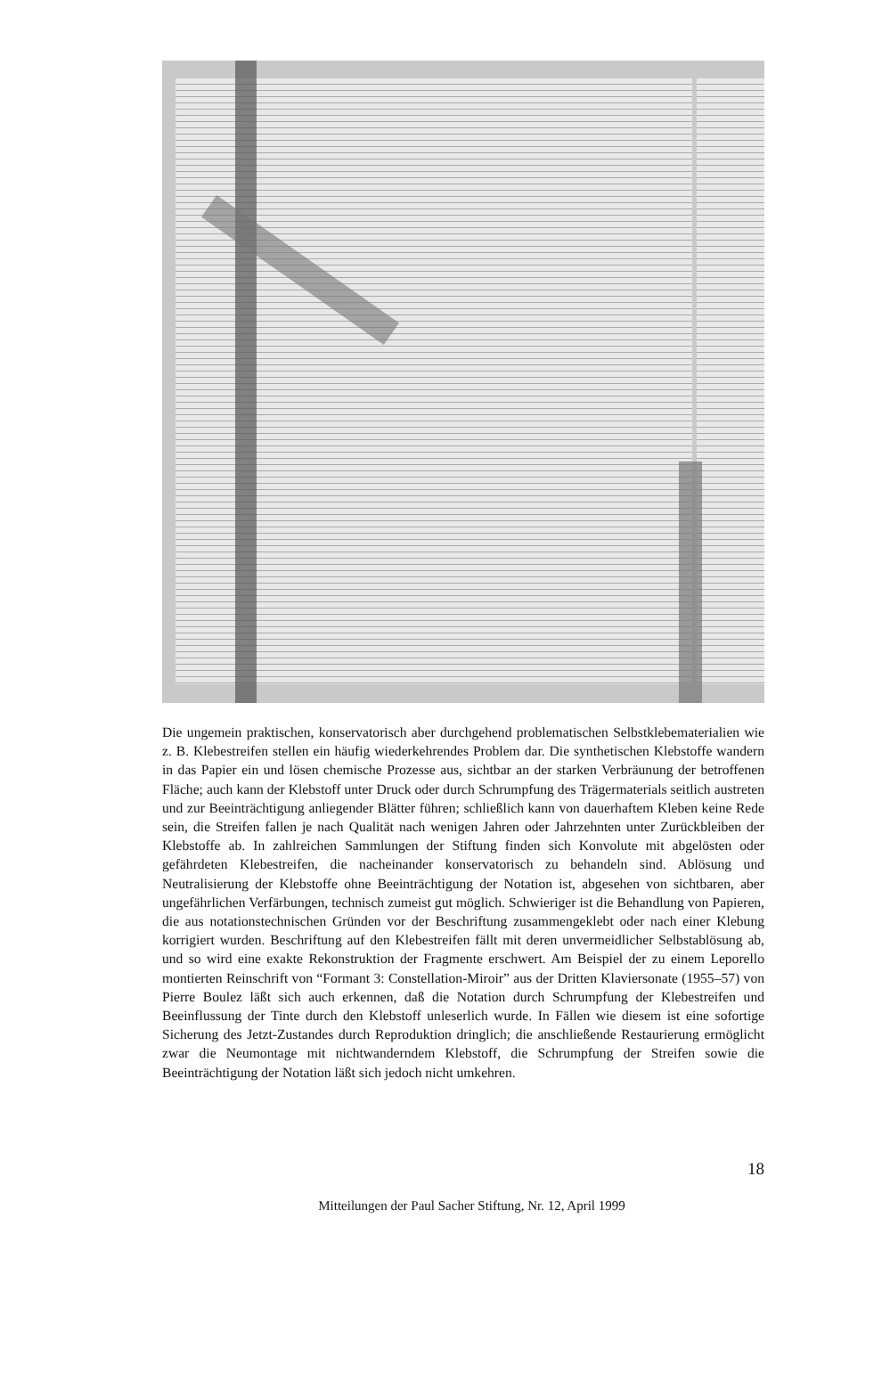Die ungemein praktischen, konservatorisch aber durchgehend problematischen Selbstklebematerialien wie z. B. Klebestreifen stellen ein häufig wiederkehrendes Problem dar. Die synthetischen Klebstoffe wandern in das Papier ein und lösen chemische Prozesse aus, sichtbar an der starken Verbräunung der betroffenen Fläche; auch kann der Klebstoff unter Druck oder durch Schrumpfung des Trägermaterials seitlich austreten und zur Beeinträchtigung anliegender Blätter führen; schließlich kann von dauerhaftem Kleben keine Rede sein, die Streifen fallen je nach Qualität nach wenigen Jahren oder Jahrzehnten unter Zurückbleiben der Klebstoffe ab. In zahlreichen Sammlungen der Stiftung finden sich Konvolute mit abgelösten oder gefährdeten Klebestreifen, die nacheinander konservatorisch zu behandeln sind. Ablösung und Neutralisierung der Klebstoffe ohne Beeinträchtigung der Notation ist, abgesehen von sichtbaren, aber ungefährlichen Verfärbungen, technisch zumeist gut möglich. Schwieriger ist die Behandlung von Papieren, die aus notationstechnischen Gründen vor der Beschriftung zusammengeklebt oder nach einer Klebung korrigiert wurden. Beschriftung auf den Klebestreifen fällt mit deren unvermeidlicher Selbstablösung ab, und so wird eine exakte Rekonstruktion der Fragmente erschwert. Am Beispiel der zu einem Leporello montierten Reinschrift von “Formant 3: Constellation-Miroir” aus der Dritten Klaviersonate (1955–57) von Pierre Boulez läßt sich auch erkennen, daß die Notation durch Schrumpfung der Klebestreifen und Beeinflussung der Tinte durch den Klebstoff unleserlich wurde. In Fällen wie diesem ist eine sofortige Sicherung des Jetzt-Zustandes durch Reproduktion dringlich; die anschließende Restaurierung ermöglicht zwar die Neumontage mit nichtwanderndem Klebstoff, die Schrumpfung der Streifen sowie die Beeinträchtigung der Notation läßt sich jedoch nicht umkehren.
18
Mitteilungen der Paul Sacher Stiftung, Nr. 12, April 1999